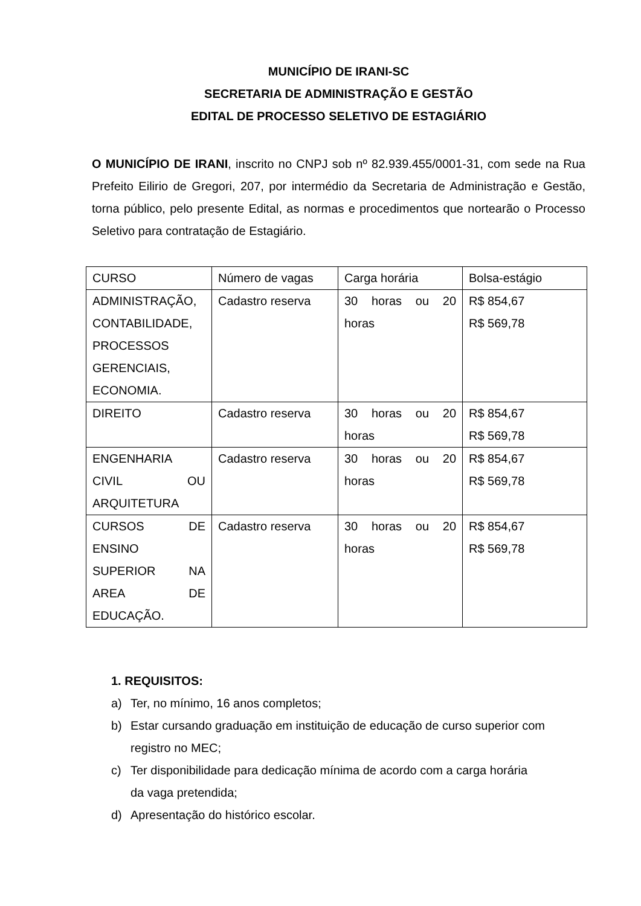MUNICÍPIO DE IRANI-SC
SECRETARIA DE ADMINISTRAÇÃO E GESTÃO
EDITAL DE PROCESSO SELETIVO DE ESTAGIÁRIO
O MUNICÍPIO DE IRANI, inscrito no CNPJ sob nº 82.939.455/0001-31, com sede na Rua Prefeito Eilirio de Gregori, 207, por intermédio da Secretaria de Administração e Gestão, torna público, pelo presente Edital, as normas e procedimentos que nortearão o Processo Seletivo para contratação de Estagiário.
| CURSO | Número de vagas | Carga horária | Bolsa-estágio |
| ADMINISTRAÇÃO, CONTABILIDADE, PROCESSOS GERENCIAIS, ECONOMIA. | Cadastro reserva | 30 horas ou 20 horas | R$ 854,67 R$ 569,78 |
| DIREITO | Cadastro reserva | 30 horas ou 20 horas | R$ 854,67 R$ 569,78 |
| ENGENHARIA CIVIL OU ARQUITETURA | Cadastro reserva | 30 horas ou 20 horas | R$ 854,67 R$ 569,78 |
| CURSOS DE ENSINO SUPERIOR NA AREA DE EDUCAÇÃO. | Cadastro reserva | 30 horas ou 20 horas | R$ 854,67 R$ 569,78 |
1. REQUISITOS:
a) Ter, no mínimo, 16 anos completos;
b) Estar cursando graduação em instituição de educação de curso superior com registro no MEC;
c) Ter disponibilidade para dedicação mínima de acordo com a carga horária
da vaga pretendida;
d) Apresentação do histórico escolar.